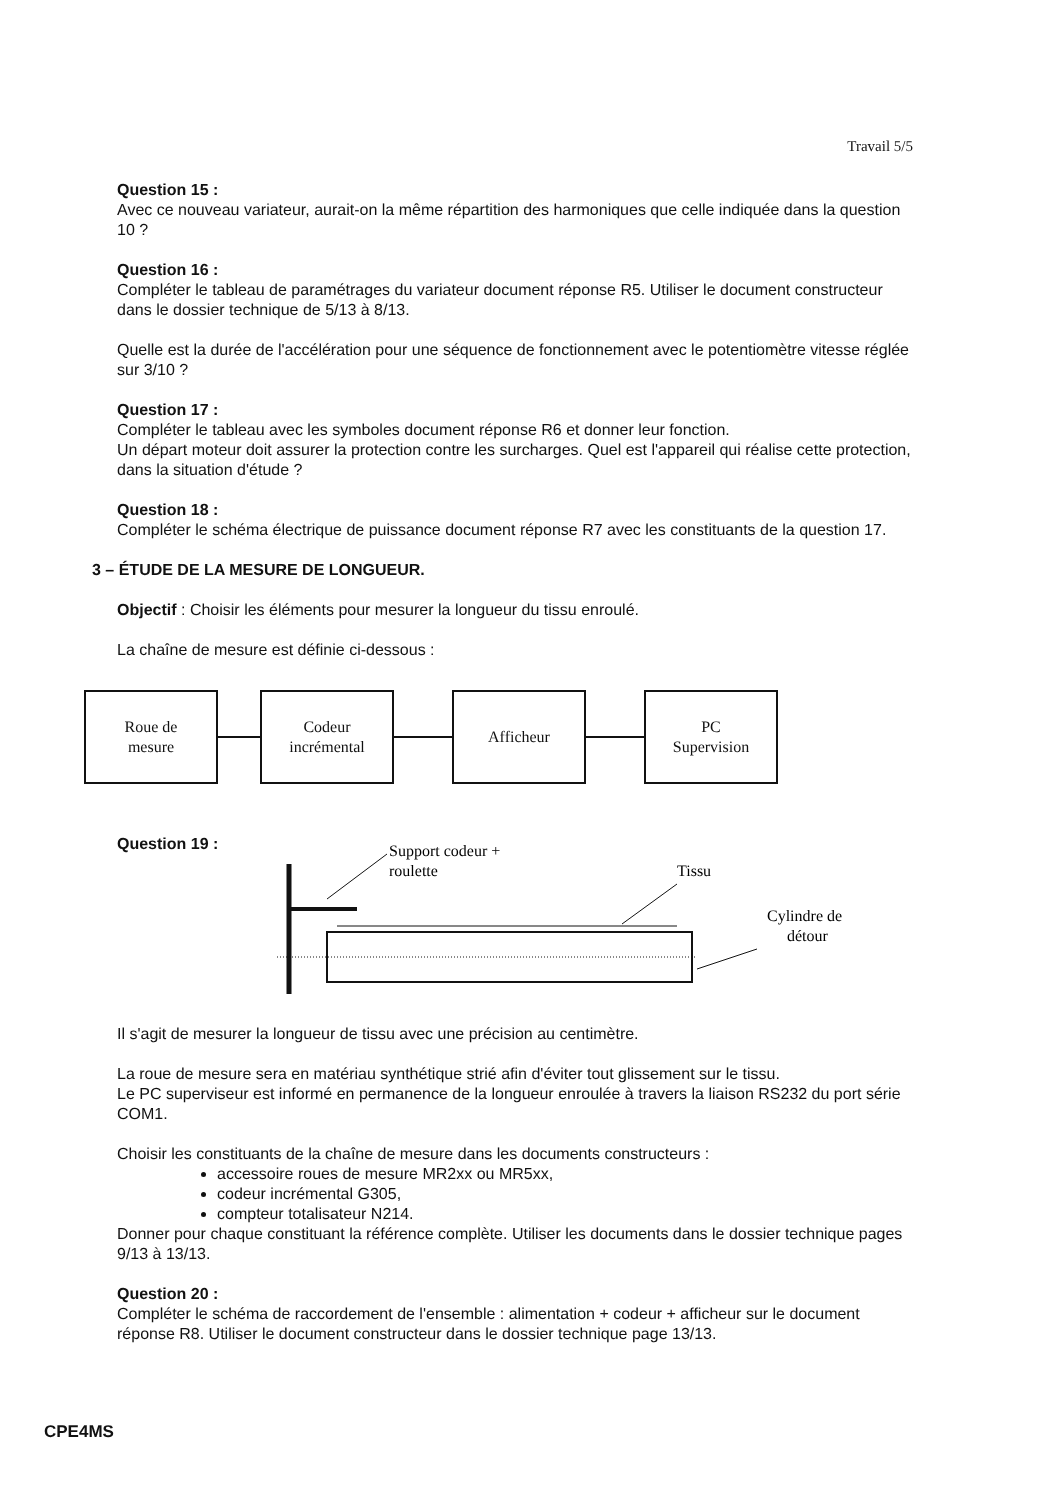Travail 5/5
Question 15 :
Avec ce nouveau variateur, aurait-on la même répartition des harmoniques que celle indiquée dans la question 10 ?
Question 16 :
Compléter le tableau de paramétrages du variateur document réponse R5. Utiliser le document constructeur dans le dossier technique de 5/13 à 8/13.
Quelle est la durée de l'accélération pour une séquence de fonctionnement avec le potentiomètre vitesse réglée sur 3/10 ?
Question 17 :
Compléter le tableau avec les symboles document réponse R6 et donner leur fonction.
Un départ moteur doit assurer la protection contre les surcharges. Quel est l'appareil qui réalise cette protection, dans la situation d'étude ?
Question 18 :
Compléter le schéma électrique de puissance document réponse R7 avec les constituants de la question 17.
3 – ÉTUDE DE LA MESURE DE LONGUEUR.
Objectif : Choisir les éléments pour mesurer la longueur du tissu enroulé.
La chaîne de mesure est définie ci-dessous :
Roue de
mesure
Codeur
incrémental
Afficheur
PC
Supervision
Question 19 :
Support codeur +
roulette
Tissu
Cylindre de
détour
Il s'agit de mesurer la longueur de tissu avec une précision au centimètre.
La roue de mesure sera en matériau synthétique strié afin d'éviter tout glissement sur le tissu.
Le PC superviseur est informé en permanence de la longueur enroulée à travers la liaison RS232 du port série COM1.
Choisir les constituants de la chaîne de mesure dans les documents constructeurs :
accessoire roues de mesure MR2xx ou MR5xx,
codeur incrémental G305,
compteur totalisateur N214.
Donner pour chaque constituant la référence complète. Utiliser les documents dans le dossier technique pages 9/13 à 13/13.
Question 20 :
Compléter le schéma de raccordement de l'ensemble : alimentation + codeur + afficheur sur le document réponse R8. Utiliser le document constructeur dans le dossier technique page 13/13.
CPE4MS